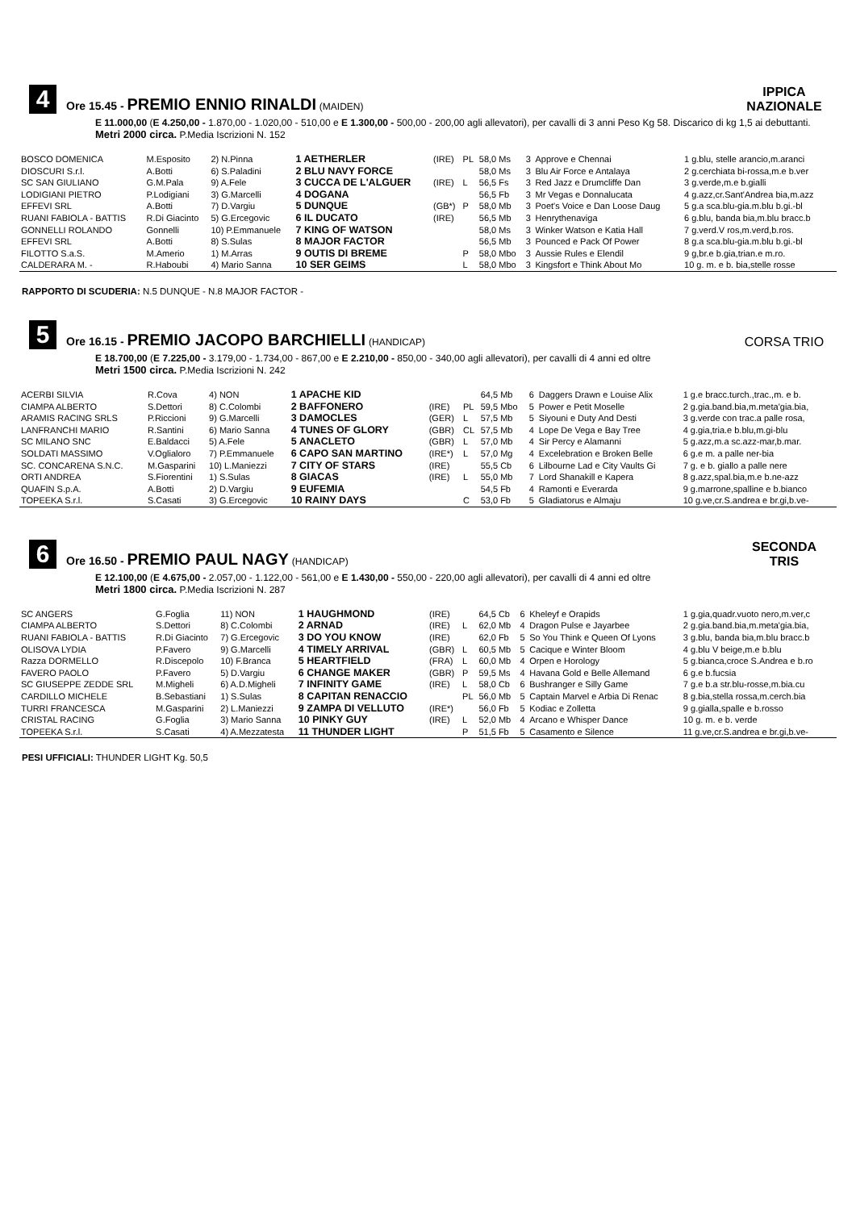4
Ore 15.45 - PREMIO ENNIO RINALDI (MAIDEN)
IPPICA
NAZIONALE
E 11.000,00 (E 4.250,00 - 1.870,00 - 1.020,00 - 510,00 e E 1.300,00 - 500,00 - 200,00 agli allevatori), per cavalli di 3 anni Peso Kg 58. Discarico di kg 1,5 ai debuttanti.
Metri 2000 circa. P.Media Iscrizioni N. 152
| BOSCO DOMENICA | M.Esposito | 2) N.Pinna | 1 AETHERLER | (IRE) | PL | 58,0 Ms | 3 | Approve e Chennai | 1 g.blu, stelle arancio,m.aranci |
| DIOSCURI S.r.l. | A.Botti | 6) S.Paladini | 2 BLU NAVY FORCE | | | 58,0 Ms | 3 | Blu Air Force e Antalaya | 2 g.cerchiata bi-rossa,m.e b.ver |
| SC SAN GIULIANO | G.M.Pala | 9) A.Fele | 3 CUCCA DE L'ALGUER | (IRE) | L | 56,5 Fs | 3 | Red Jazz e Drumcliffe Dan | 3 g.verde,m.e b.gialli |
| LODIGIANI PIETRO | P.Lodigiani | 3) G.Marcelli | 4 DOGANA | | | 56,5 Fb | 3 | Mr Vegas e Donnalucata | 4 g.azz,cr.Sant'Andrea bia,m.azz |
| EFFEVI SRL | A.Botti | 7) D.Vargiu | 5 DUNQUE | (GB*) | P | 58,0 Mb | 3 | Poet's Voice e Dan Loose Daug | 5 g.a sca.blu-gia.m.blu b.gi.-bl |
| RUANI FABIOLA - BATTIS | R.Di Giacinto | 5) G.Ercegovic | 6 IL DUCATO | (IRE) | | 56,5 Mb | 3 | Henrythenaviga | 6 g.blu, banda bia,m.blu bracc.b |
| GONNELLI ROLANDO | Gonnelli | 10) P.Emmanuele | 7 KING OF WATSON | | | 58,0 Ms | 3 | Winker Watson e Katia Hall | 7 g.verd.V ros,m.verd,b.ros. |
| EFFEVI SRL | A.Botti | 8) S.Sulas | 8 MAJOR FACTOR | | | 56,5 Mb | 3 | Pounced e Pack Of Power | 8 g.a sca.blu-gia.m.blu b.gi.-bl |
| FILOTTO S.a.S. | M.Amerio | 1) M.Arras | 9 OUTIS DI BREME | | P | 58,0 Mbo | 3 | Aussie Rules e Elendil | 9 g,br.e b.gia,trian.e m.ro. |
| CALDERARA M. - | R.Haboubi | 4) Mario Sanna | 10 SER GEIMS | | L | 58,0 Mbo | 3 | Kingsfort e Think About Mo | 10 g. m. e b. bia,stelle rosse |
RAPPORTO DI SCUDERIA: N.5 DUNQUE - N.8 MAJOR FACTOR -
5
Ore 16.15 - PREMIO JACOPO BARCHIELLI (HANDICAP)
CORSA TRIO
E 18.700,00 (E 7.225,00 - 3.179,00 - 1.734,00 - 867,00 e E 2.210,00 - 850,00 - 340,00 agli allevatori), per cavalli di 4 anni ed oltre
Metri 1500 circa. P.Media Iscrizioni N. 242
| ACERBI SILVIA | R.Cova | 4) NON | 1 APACHE KID | | | 64,5 Mb | 6 | Daggers Drawn e Louise Alix | 1 g.e bracc.turch.,trac.,m. e b. |
| CIAMPA ALBERTO | S.Dettori | 8) C.Colombi | 2 BAFFONERO | (IRE) | PL | 59,5 Mbo | 5 | Power e Petit Moselle | 2 g.gia.band.bia,m.meta'gia.bia, |
| ARAMIS RACING SRLS | P.Riccioni | 9) G.Marcelli | 3 DAMOCLES | (GER) | L | 57,5 Mb | 5 | Siyouni e Duty And Desti | 3 g.verde con trac.a palle rosa, |
| LANFRANCHI MARIO | R.Santini | 6) Mario Sanna | 4 TUNES OF GLORY | (GBR) | CL | 57,5 Mb | 4 | Lope De Vega e Bay Tree | 4 g.gia,tria.e b.blu,m.gi-blu |
| SC MILANO SNC | E.Baldacci | 5) A.Fele | 5 ANACLETO | (GBR) | L | 57,0 Mb | 4 | Sir Percy e Alamanni | 5 g.azz,m.a sc.azz-mar,b.mar. |
| SOLDATI MASSIMO | V.Oglialoro | 7) P.Emmanuele | 6 CAPO SAN MARTINO | (IRE*) | L | 57,0 Mg | 4 | Excelebration e Broken Belle | 6 g.e m. a palle ner-bia |
| SC. CONCARENA S.N.C. | M.Gasparini | 10) L.Maniezzi | 7 CITY OF STARS | (IRE) | | 55,5 Cb | 6 | Lilbourne Lad e City Vaults Gi | 7 g. e b. giallo a palle nere |
| ORTI ANDREA | S.Fiorentini | 1) S.Sulas | 8 GIACAS | (IRE) | L | 55,0 Mb | 7 | Lord Shanakill e Kapera | 8 g.azz,spal.bia,m.e b.ne-azz |
| QUAFIN S.p.A. | A.Botti | 2) D.Vargiu | 9 EUFEMIA | | | 54,5 Fb | 4 | Ramonti e Everarda | 9 g.marrone,spalline e b.bianco |
| TOPEEKA S.r.l. | S.Casati | 3) G.Ercegovic | 10 RAINY DAYS | | C | 53,0 Fb | 5 | Gladiatorus e Almaju | 10 g.ve,cr.S.andrea e br.gi,b.ve- |
6
Ore 16.50 - PREMIO PAUL NAGY (HANDICAP)
SECONDA
TRIS
E 12.100,00 (E 4.675,00 - 2.057,00 - 1.122,00 - 561,00 e E 1.430,00 - 550,00 - 220,00 agli allevatori), per cavalli di 4 anni ed oltre
Metri 1800 circa. P.Media Iscrizioni N. 287
| SC ANGERS | G.Foglia | 11) NON | 1 HAUGHMOND | (IRE) | | 64,5 Cb | 6 | Kheleyf e Orapids | 1 g.gia,quadr.vuoto nero,m.ver,c |
| CIAMPA ALBERTO | S.Dettori | 8) C.Colombi | 2 ARNAD | (IRE) | L | 62,0 Mb | 4 | Dragon Pulse e Jayarbee | 2 g.gia.band.bia,m.meta'gia.bia, |
| RUANI FABIOLA - BATTIS | R.Di Giacinto | 7) G.Ercegovic | 3 DO YOU KNOW | (IRE) | | 62,0 Fb | 5 | So You Think e Queen Of Lyons | 3 g.blu, banda bia,m.blu bracc.b |
| OLISOVA LYDIA | P.Favero | 9) G.Marcelli | 4 TIMELY ARRIVAL | (GBR) | L | 60,5 Mb | 5 | Cacique e Winter Bloom | 4 g.blu V beige,m.e b.blu |
| Razza DORMELLO | R.Discepolo | 10) F.Branca | 5 HEARTFIELD | (FRA) | L | 60,0 Mb | 4 | Orpen e Horology | 5 g.bianca,croce S.Andrea e b.ro |
| FAVERO PAOLO | P.Favero | 5) D.Vargiu | 6 CHANGE MAKER | (GBR) | P | 59,5 Ms | 4 | Havana Gold e Belle Allemand | 6 g.e b.fucsia |
| SC GIUSEPPE ZEDDE SRL | M.Migheli | 6) A.D.Migheli | 7 INFINITY GAME | (IRE) | L | 58,0 Cb | 6 | Bushranger e Silly Game | 7 g.e b.a str.blu-rosse,m.bia.cu |
| CARDILLO MICHELE | B.Sebastiani | 1) S.Sulas | 8 CAPITAN RENACCIO | | PL | 56,0 Mb | 5 | Captain Marvel e Arbia Di Renac | 8 g.bia,stella rossa,m.cerch.bia |
| TURRI FRANCESCA | M.Gasparini | 2) L.Maniezzi | 9 ZAMPA DI VELLUTO | (IRE*) | | 56,0 Fb | 5 | Kodiac e Zolletta | 9 g.gialla,spalle e b.rosso |
| CRISTAL RACING | G.Foglia | 3) Mario Sanna | 10 PINKY GUY | (IRE) | L | 52,0 Mb | 4 | Arcano e Whisper Dance | 10 g. m. e b. verde |
| TOPEEKA S.r.l. | S.Casati | 4) A.Mezzatesta | 11 THUNDER LIGHT | | P | 51,5 Fb | 5 | Casamento e Silence | 11 g.ve,cr.S.andrea e br.gi,b.ve- |
PESI UFFICIALI: THUNDER LIGHT Kg. 50,5